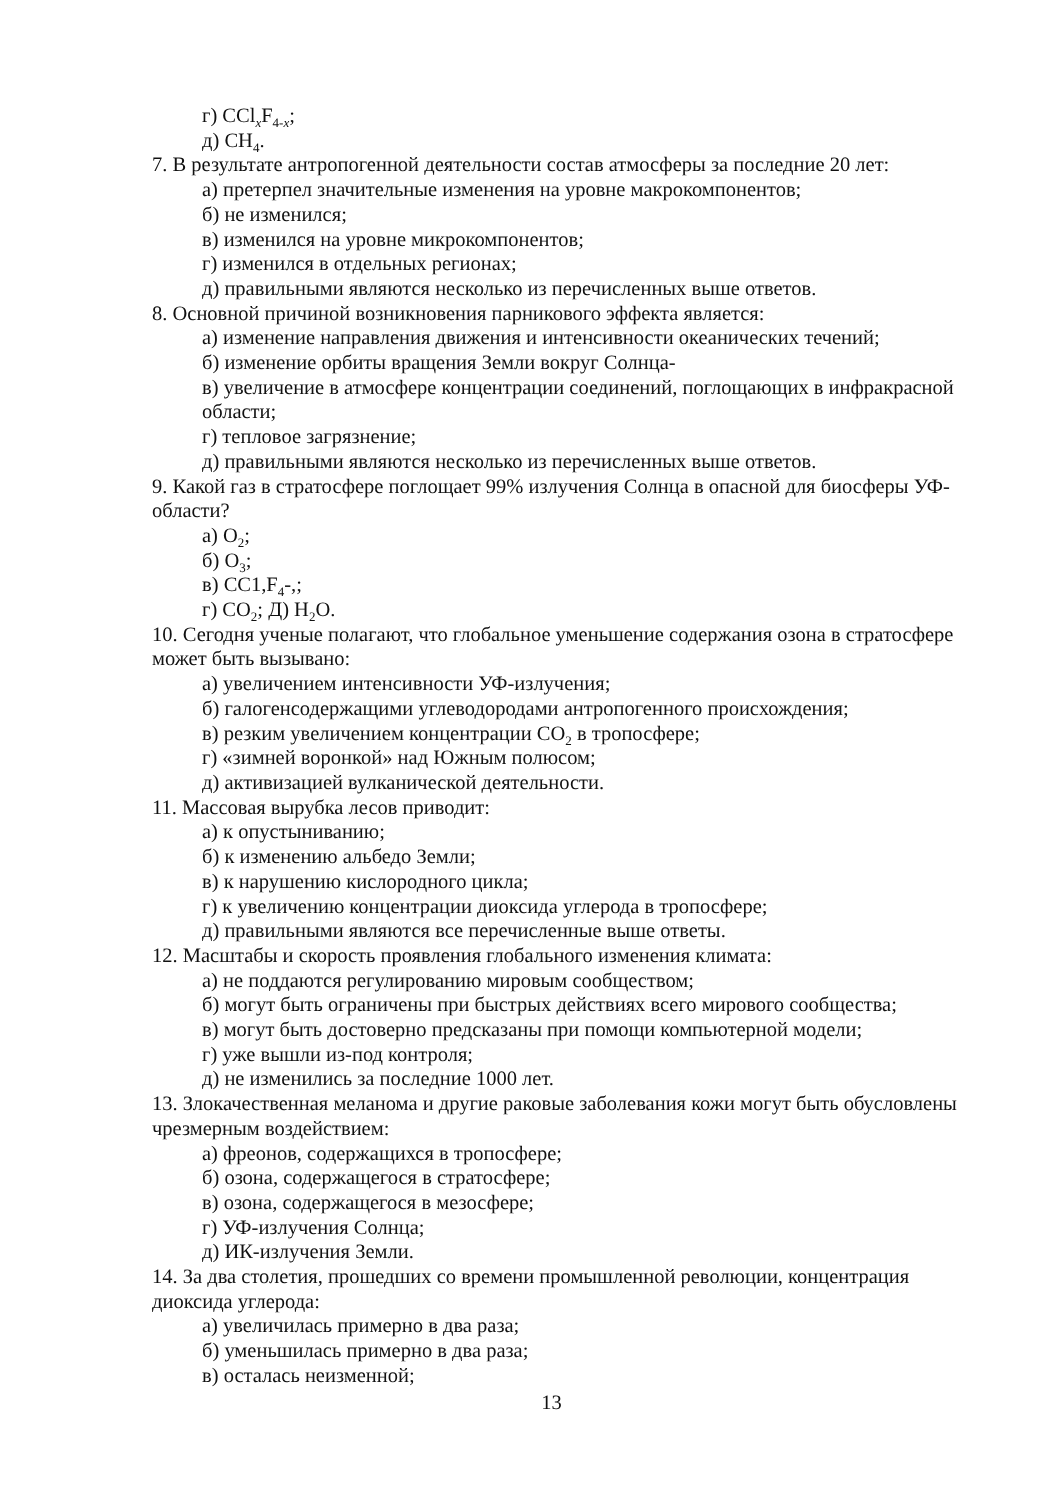г) CCl<sub>x</sub>F<sub>4-x</sub>;
д) CH<sub>4</sub>.
7. В результате антропогенной деятельности состав атмосферы за последние 20 лет:
а) претерпел значительные изменения на уровне макрокомпонентов;
б) не изменился;
в) изменился на уровне микрокомпонентов;
г) изменился в отдельных регионах;
д) правильными являются несколько из перечисленных выше ответов.
8. Основной причиной возникновения парникового эффекта является:
а) изменение направления движения и интенсивности океанических течений;
б) изменение орбиты вращения Земли вокруг Солнца-
в) увеличение в атмосфере концентрации соединений, поглощающих в инфракрасной области;
г) тепловое загрязнение;
д) правильными являются несколько из перечисленных выше ответов.
9. Какой газ в стратосфере поглощает 99% излучения Солнца в опасной для биосферы УФ-области?
а) O<sub>2</sub>;
б) O<sub>3</sub>;
в) CC1,F<sub>4</sub>-,;
г) CO<sub>2</sub>; Д) H<sub>2</sub>O.
10. Сегодня ученые полагают, что глобальное уменьшение содержания озона в стратосфере может быть вызывано:
а) увеличением интенсивности УФ-излучения;
б) галогенсодержащими углеводородами антропогенного происхождения;
в) резким увеличением концентрации CO<sub>2</sub> в тропосфере;
г) «зимней воронкой» над Южным полюсом;
д) активизацией вулканической деятельности.
11. Массовая вырубка лесов приводит:
а) к опустыниванию;
б) к изменению альбедо Земли;
в) к нарушению кислородного цикла;
г) к увеличению концентрации диоксида углерода в тропосфере;
д) правильными являются все перечисленные выше ответы.
12. Масштабы и скорость проявления глобального изменения климата:
а) не поддаются регулированию мировым сообществом;
б) могут быть ограничены при быстрых действиях всего мирового сообщества;
в) могут быть достоверно предсказаны при помощи компьютерной модели;
г) уже вышли из-под контроля;
д) не изменились за последние 1000 лет.
13. Злокачественная меланома и другие раковые заболевания кожи могут быть обусловлены чрезмерным воздействием:
а) фреонов, содержащихся в тропосфере;
б) озона, содержащегося в стратосфере;
в) озона, содержащегося в мезосфере;
г) УФ-излучения Солнца;
д) ИК-излучения Земли.
14. За два столетия, прошедших со времени промышленной революции, концентрация диоксида углерода:
а) увеличилась примерно в два раза;
б) уменьшилась примерно в два раза;
в) осталась неизменной;
13